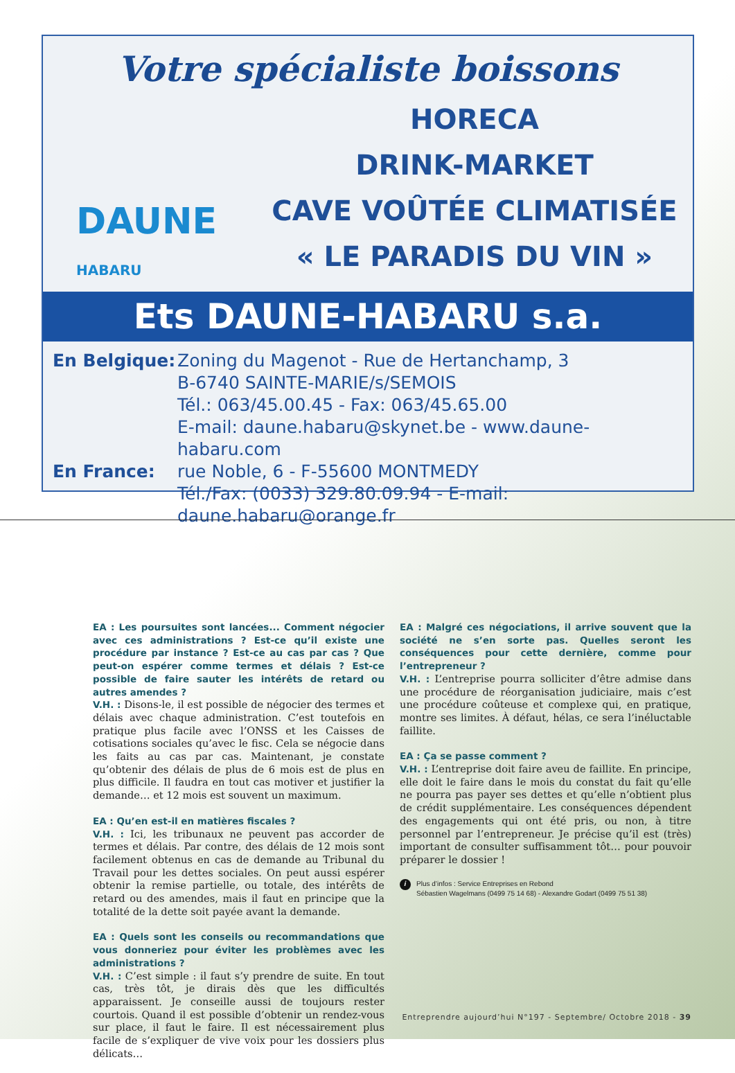Votre spécialiste boissons
DAUNE HABARU
HORECA
DRINK-MARKET
CAVE VOÛTÉE CLIMATISÉE
« LE PARADIS DU VIN »
Ets DAUNE-HABARU s.a.
En Belgique:
Zoning du Magenot - Rue de Hertanchamp, 3
B-6740 SAINTE-MARIE/s/SEMOIS
Tél.: 063/45.00.45 - Fax: 063/45.65.00
E-mail: daune.habaru@skynet.be - www.daune-habaru.com
En France:
rue Noble, 6 - F-55600 MONTMEDY
Tél./Fax: (0033) 329.80.09.94 - E-mail: daune.habaru@orange.fr
EA : Les poursuites sont lancées... Comment négocier avec ces administrations ? Est-ce qu’il existe une procédure par instance ? Est-ce au cas par cas ? Que peut-on espérer comme termes et délais ? Est-ce possible de faire sauter les intérêts de retard ou autres amendes ?
V.H. : Disons-le, il est possible de négocier des termes et délais avec chaque administration. C’est toutefois en pratique plus facile avec l’ONSS et les Caisses de cotisations sociales qu’avec le fisc. Cela se négocie dans les faits au cas par cas. Maintenant, je constate qu’obtenir des délais de plus de 6 mois est de plus en plus difficile. Il faudra en tout cas motiver et justifier la demande… et 12 mois est souvent un maximum.
EA : Qu’en est-il en matières fiscales ?
V.H. : Ici, les tribunaux ne peuvent pas accorder de termes et délais. Par contre, des délais de 12 mois sont facilement obtenus en cas de demande au Tribunal du Travail pour les dettes sociales. On peut aussi espérer obtenir la remise partielle, ou totale, des intérêts de retard ou des amendes, mais il faut en principe que la totalité de la dette soit payée avant la demande.
EA : Quels sont les conseils ou recommandations que vous donneriez pour éviter les problèmes avec les administrations ?
V.H. : C’est simple : il faut s’y prendre de suite. En tout cas, très tôt, je dirais dès que les difficultés apparaissent. Je conseille aussi de toujours rester courtois. Quand il est possible d’obtenir un rendez-vous sur place, il faut le faire. Il est nécessairement plus facile de s’expliquer de vive voix pour les dossiers plus délicats…
EA : Malgré ces négociations, il arrive souvent que la société ne s’en sorte pas. Quelles seront les conséquences pour cette dernière, comme pour l’entrepreneur ?
V.H. : L’entreprise pourra solliciter d’être admise dans une procédure de réorganisation judiciaire, mais c’est une procédure coûteuse et complexe qui, en pratique, montre ses limites. À défaut, hélas, ce sera l’inéluctable faillite.
EA : Ça se passe comment ?
V.H. : L’entreprise doit faire aveu de faillite. En principe, elle doit le faire dans le mois du constat du fait qu’elle ne pourra pas payer ses dettes et qu’elle n’obtient plus de crédit supplémentaire. Les conséquences dépendent des engagements qui ont été pris, ou non, à titre personnel par l’entrepreneur. Je précise qu’il est (très) important de consulter suffisamment tôt… pour pouvoir préparer le dossier !
i
Plus d’infos : Service Entreprises en Rebond
Sébastien Wagelmans (0499 75 14 68) - Alexandre Godart (0499 75 51 38)
Entreprendre aujourd’hui N°197 - Septembre/ Octobre 2018 - 39